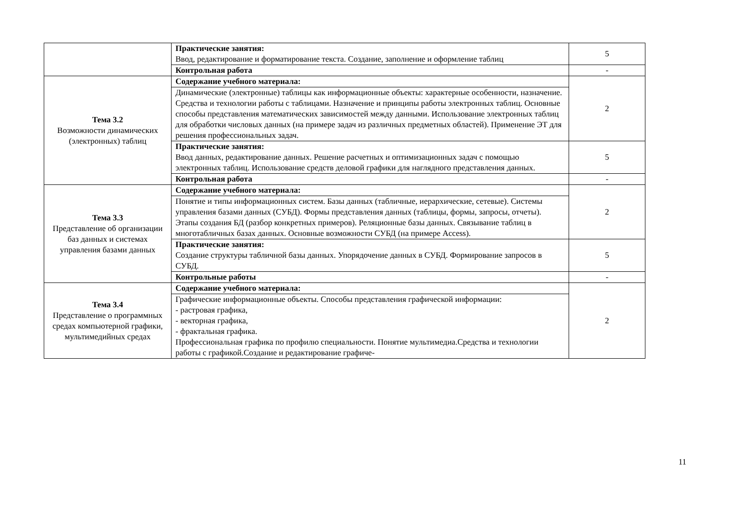| | Практические занятия: Ввод, редактирование и форматирование текста. Создание, заполнение и оформление таблиц | 5 |
| | Контрольная работа | - |
| Тема 3.2 Возможности динамических (электронных) таблиц | Содержание учебного материала: | 2 |
| | Динамические (электронные) таблицы как информационные объекты: характерные особенности, назначение. Средства и технологии работы с таблицами. Назначение и принципы работы электронных таблиц. Основные способы представления математических зависимостей между данными. Использование электронных таблиц для обработки числовых данных (на примере задач из различных предметных областей). Применение ЭТ для решения профессиональных задач. | |
| | Практические занятия: Ввод данных, редактирование данных. Решение расчетных и оптимизационных задач с помощью электронных таблиц. Использование средств деловой графики для наглядного представления данных. | 5 |
| | Контрольная работа | - |
| Тема 3.3 Представление об организации баз данных и системах управления базами данных | Содержание учебного материала: | 2 |
| | Понятие и типы информационных систем. Базы данных (табличные, иерархические, сетевые). Системы управления базами данных (СУБД). Формы представления данных (таблицы, формы, запросы, отчеты). Этапы создания БД (разбор конкретных примеров). Реляционные базы данных. Связывание таблиц в многотабличных базах данных. Основные возможности СУБД (на примере Access). | |
| | Практические занятия: Создание структуры табличной базы данных. Упорядочение данных в СУБД. Формирование запросов в СУБД. | 5 |
| | Контрольные работы | - |
| Тема 3.4 Представление о программных средах компьютерной графики, мультимедийных средах | Содержание учебного материала: | 2 |
| | Графические информационные объекты. Способы представления графической информации: - растровая графика, - векторная графика, - фрактальная графика. Профессиональная графика по профилю специальности. Понятие мультимедиа.Средства и технологии работы с графикой.Создание и редактирование графиче- | |
11